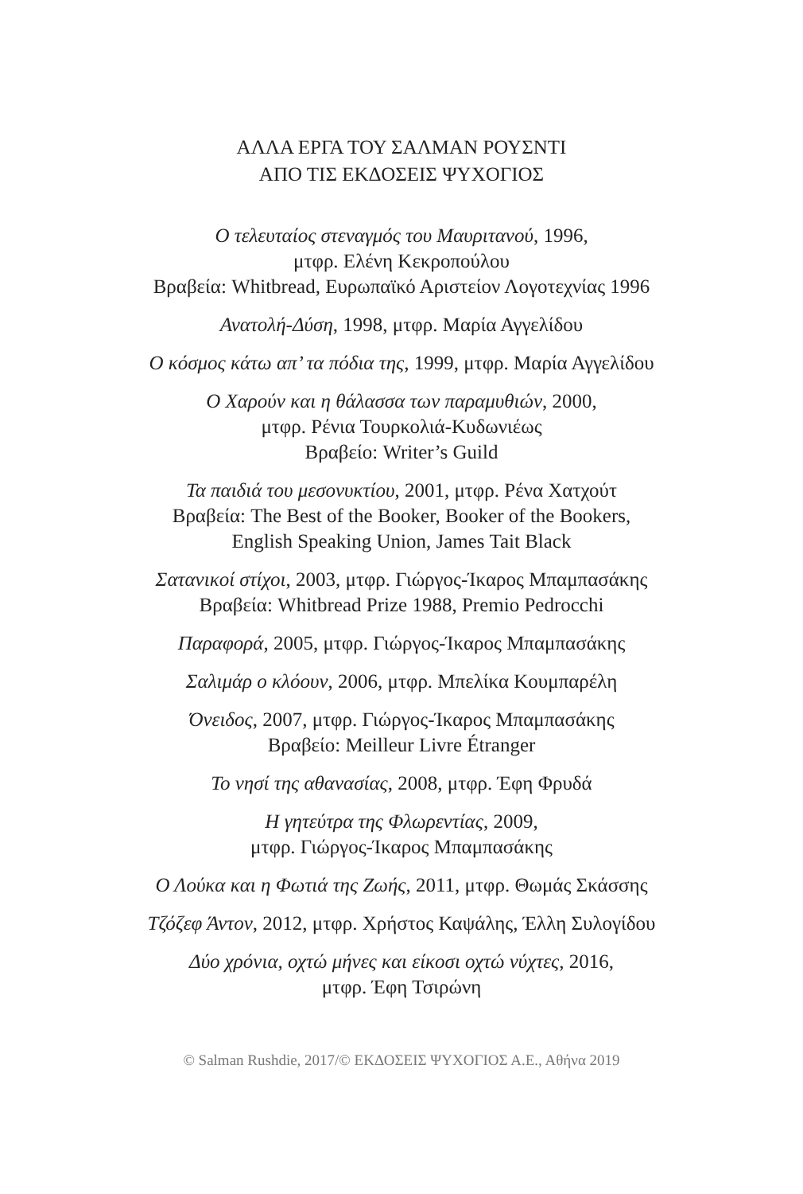ΑΛΛΑ ΕΡΓΑ ΤΟΥ ΣΑΛΜΑΝ ΡΟΥΣΝΤΙ
ΑΠΟ ΤΙΣ ΕΚΔΟΣΕΙΣ ΨΥΧΟΓΙΟΣ
Ο τελευταίος στεναγμός του Μαυριτανού, 1996,
μτφρ. Ελένη Κεκροπούλου
Βραβεία: Whitbread, Ευρωπαϊκό Αριστείον Λογοτεχνίας 1996
Ανατολή-Δύση, 1998, μτφρ. Μαρία Αγγελίδου
Ο κόσμος κάτω απ’ τα πόδια της, 1999, μτφρ. Μαρία Αγγελίδου
Ο Χαρούν και η θάλασσα των παραμυθιών, 2000,
μτφρ. Ρένια Τουρκολιά-Κυδωνιέως
Βραβείο: Writer’s Guild
Τα παιδιά του μεσονυκτίου, 2001, μτφρ. Ρένα Χατχούτ
Βραβεία: The Best of the Booker, Booker of the Bookers,
English Speaking Union, James Tait Black
Σατανικοί στίχοι, 2003, μτφρ. Γιώργος-Ίκαρος Μπαμπασάκης
Βραβεία: Whitbread Prize 1988, Premio Pedrocchi
Παραφορά, 2005, μτφρ. Γιώργος-Ίκαρος Μπαμπασάκης
Σαλιμάρ ο κλόουν, 2006, μτφρ. Μπελίκα Κουμπαρέλη
Όνειδος, 2007, μτφρ. Γιώργος-Ίκαρος Μπαμπασάκης
Βραβείο: Meilleur Livre Étranger
Το νησί της αθανασίας, 2008, μτφρ. Έφη Φρυδά
Η γητεύτρα της Φλωρεντίας, 2009,
μτφρ. Γιώργος-Ίκαρος Μπαμπασάκης
Ο Λούκα και η Φωτιά της Ζωής, 2011, μτφρ. Θωμάς Σκάσσης
Τζόζεφ Άντον, 2012, μτφρ. Χρήστος Καψάλης, Έλλη Συλογίδου
Δύο χρόνια, οχτώ μήνες και είκοσι οχτώ νύχτες, 2016,
μτφρ. Έφη Τσιρώνη
© Salman Rushdie, 2017/© ΕΚΔΟΣΕΙΣ ΨΥΧΟΓΙΟΣ Α.Ε., Αθήνα 2019